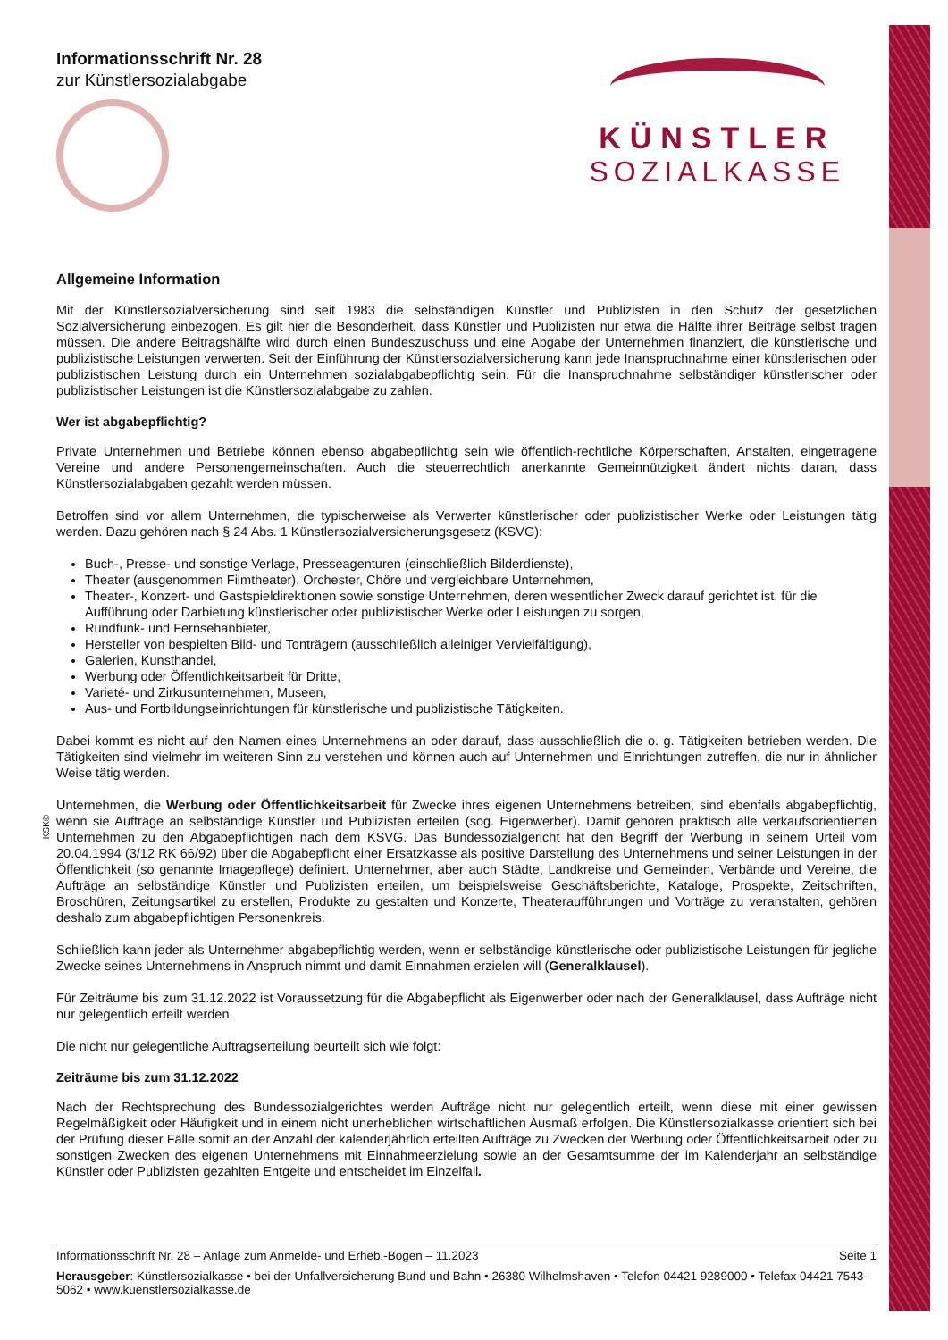KSK©
Informationsschrift Nr. 28
zur Künstlersozialabgabe
KÜNSTLER
SOZIALKASSE
Allgemeine Information
Mit der Künstlersozialversicherung sind seit 1983 die selbständigen Künstler und Publizisten in den Schutz der gesetzlichen Sozialversicherung einbezogen. Es gilt hier die Besonderheit, dass Künstler und Publizisten nur etwa die Hälfte ihrer Beiträge selbst tragen müssen. Die andere Beitragshälfte wird durch einen Bundeszuschuss und eine Abgabe der Unternehmen finanziert, die künstlerische und publizistische Leistungen verwerten. Seit der Einführung der Künstlersozialversicherung kann jede Inanspruchnahme einer künstlerischen oder publizistischen Leistung durch ein Unternehmen sozialabgabepflichtig sein. Für die Inanspruchnahme selbständiger künstlerischer oder publizistischer Leistungen ist die Künstlersozialabgabe zu zahlen.
Wer ist abgabepflichtig?
Private Unternehmen und Betriebe können ebenso abgabepflichtig sein wie öffentlich-rechtliche Körperschaften, Anstalten, eingetragene Vereine und andere Personengemeinschaften. Auch die steuerrechtlich anerkannte Gemeinnützigkeit ändert nichts daran, dass Künstlersozialabgaben gezahlt werden müssen.
Betroffen sind vor allem Unternehmen, die typischerweise als Verwerter künstlerischer oder publizistischer Werke oder Leistungen tätig werden. Dazu gehören nach § 24 Abs. 1 Künstlersozialversicherungsgesetz (KSVG):
Buch-, Presse- und sonstige Verlage, Presseagenturen (einschließlich Bilderdienste),
Theater (ausgenommen Filmtheater), Orchester, Chöre und vergleichbare Unternehmen,
Theater-, Konzert- und Gastspieldirektionen sowie sonstige Unternehmen, deren wesentlicher Zweck darauf gerichtet ist, für die Aufführung oder Darbietung künstlerischer oder publizistischer Werke oder Leistungen zu sorgen,
Rundfunk- und Fernsehanbieter,
Hersteller von bespielten Bild- und Tonträgern (ausschließlich alleiniger Vervielfältigung),
Galerien, Kunsthandel,
Werbung oder Öffentlichkeitsarbeit für Dritte,
Varieté- und Zirkusunternehmen, Museen,
Aus- und Fortbildungseinrichtungen für künstlerische und publizistische Tätigkeiten.
Dabei kommt es nicht auf den Namen eines Unternehmens an oder darauf, dass ausschließlich die o. g. Tätigkeiten betrieben werden. Die Tätigkeiten sind vielmehr im weiteren Sinn zu verstehen und können auch auf Unternehmen und Einrichtungen zutreffen, die nur in ähnlicher Weise tätig werden.
Unternehmen, die Werbung oder Öffentlichkeitsarbeit für Zwecke ihres eigenen Unternehmens betreiben, sind ebenfalls abgabepflichtig, wenn sie Aufträge an selbständige Künstler und Publizisten erteilen (sog. Eigenwerber). Damit gehören praktisch alle verkaufsorientierten Unternehmen zu den Abgabepflichtigen nach dem KSVG. Das Bundessozialgericht hat den Begriff der Werbung in seinem Urteil vom 20.04.1994 (3/12 RK 66/92) über die Abgabepflicht einer Ersatzkasse als positive Darstellung des Unternehmens und seiner Leistungen in der Öffentlichkeit (so genannte Imagepflege) definiert. Unternehmer, aber auch Städte, Landkreise und Gemeinden, Verbände und Vereine, die Aufträge an selbständige Künstler und Publizisten erteilen, um beispielsweise Geschäftsberichte, Kataloge, Prospekte, Zeitschriften, Broschüren, Zeitungsartikel zu erstellen, Produkte zu gestalten und Konzerte, Theateraufführungen und Vorträge zu veranstalten, gehören deshalb zum abgabepflichtigen Personenkreis.
Schließlich kann jeder als Unternehmer abgabepflichtig werden, wenn er selbständige künstlerische oder publizistische Leistungen für jegliche Zwecke seines Unternehmens in Anspruch nimmt und damit Einnahmen erzielen will (Generalklausel).
Für Zeiträume bis zum 31.12.2022 ist Voraussetzung für die Abgabepflicht als Eigenwerber oder nach der Generalklausel, dass Aufträge nicht nur gelegentlich erteilt werden.
Die nicht nur gelegentliche Auftragserteilung beurteilt sich wie folgt:
Zeiträume bis zum 31.12.2022
Nach der Rechtsprechung des Bundessozialgerichtes werden Aufträge nicht nur gelegentlich erteilt, wenn diese mit einer gewissen Regelmäßigkeit oder Häufigkeit und in einem nicht unerheblichen wirtschaftlichen Ausmaß erfolgen. Die Künstlersozialkasse orientiert sich bei der Prüfung dieser Fälle somit an der Anzahl der kalenderjährlich erteilten Aufträge zu Zwecken der Werbung oder Öffentlichkeitsarbeit oder zu sonstigen Zwecken des eigenen Unternehmens mit Einnahmeerzielung sowie an der Gesamtsumme der im Kalenderjahr an selbständige Künstler oder Publizisten gezahlten Entgelte und entscheidet im Einzelfall.
Informationsschrift Nr. 28 – Anlage zum Anmelde- und Erheb.-Bogen – 11.2023 Seite 1
Herausgeber: Künstlersozialkasse • bei der Unfallversicherung Bund und Bahn • 26380 Wilhelmshaven • Telefon 04421 9289000 • Telefax 04421 7543-5062 • www.kuenstlersozialkasse.de